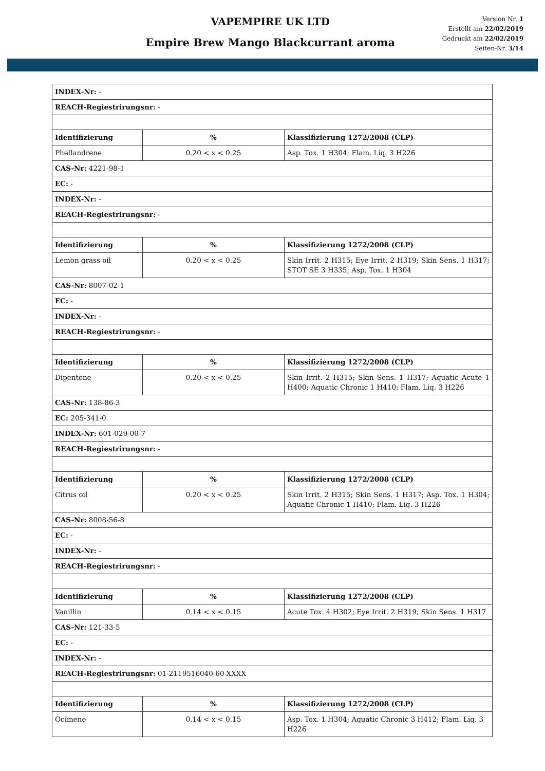VAPEMPIRE UK LTD
Empire Brew Mango Blackcurrant aroma
Version Nr. 1
Erstellt am 22/02/2019
Gedruckt am 22/02/2019
Seiten-Nr. 3/14
| INDEX-Nr: - | | |
| REACH-Regiestrirungsnr: - | | |
| Identifizierung | % | Klassifizierung 1272/2008 (CLP) |
| Phellandrene | 0.20 < x < 0.25 | Asp. Tox. 1 H304; Flam. Liq. 3 H226 |
| CAS-Nr: 4221-98-1 | | |
| EC: - | | |
| INDEX-Nr: - | | |
| REACH-Regiestrirungsnr: - | | |
| Identifizierung | % | Klassifizierung 1272/2008 (CLP) |
| Lemon grass oil | 0.20 < x < 0.25 | Skin Irrit. 2 H315; Eye Irrit. 2 H319; Skin Sens. 1 H317; STOT SE 3 H335; Asp. Tox. 1 H304 |
| CAS-Nr: 8007-02-1 | | |
| EC: - | | |
| INDEX-Nr: - | | |
| REACH-Regiestrirungsnr: - | | |
| Identifizierung | % | Klassifizierung 1272/2008 (CLP) |
| Dipentene | 0.20 < x < 0.25 | Skin Irrit. 2 H315; Skin Sens. 1 H317; Aquatic Acute 1 H400; Aquatic Chronic 1 H410; Flam. Liq. 3 H226 |
| CAS-Nr: 138-86-3 | | |
| EC: 205-341-0 | | |
| INDEX-Nr: 601-029-00-7 | | |
| REACH-Regiestrirungsnr: - | | |
| Identifizierung | % | Klassifizierung 1272/2008 (CLP) |
| Citrus oil | 0.20 < x < 0.25 | Skin Irrit. 2 H315; Skin Sens. 1 H317; Asp. Tox. 1 H304; Aquatic Chronic 1 H410; Flam. Liq. 3 H226 |
| CAS-Nr: 8008-56-8 | | |
| EC: - | | |
| INDEX-Nr: - | | |
| REACH-Regiestrirungsnr: - | | |
| Identifizierung | % | Klassifizierung 1272/2008 (CLP) |
| Vanillin | 0.14 < x < 0.15 | Acute Tox. 4 H302; Eye Irrit. 2 H319; Skin Sens. 1 H317 |
| CAS-Nr: 121-33-5 | | |
| EC: - | | |
| INDEX-Nr: - | | |
| REACH-Regiestrirungsnr: 01-2119516040-60-XXXX | | |
| Identifizierung | % | Klassifizierung 1272/2008 (CLP) |
| Ocimene | 0.14 < x < 0.15 | Asp. Tox. 1 H304; Aquatic Chronic 3 H412; Flam. Liq. 3 H226 |